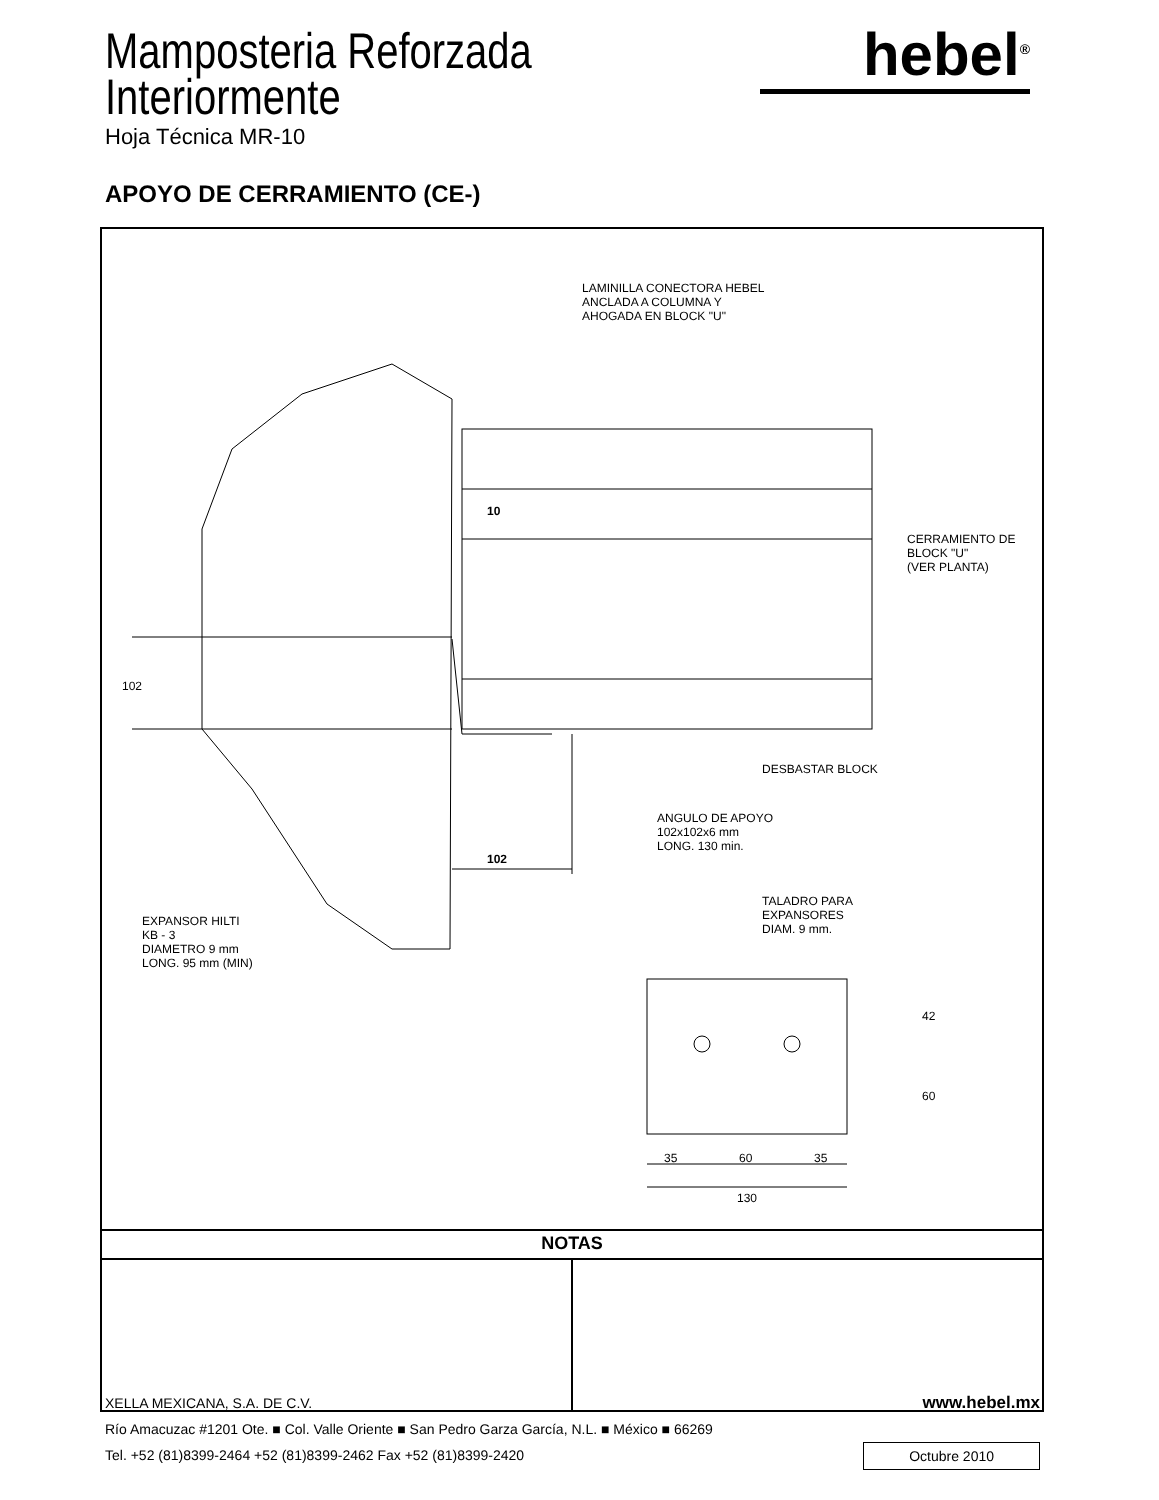Mamposteria Reforzada
Interiormente
Hoja Técnica MR-10
hebel<sup>®</sup>
APOYO DE CERRAMIENTO (CE-)
LAMINILLA CONECTORA HEBEL
ANCLADA A COLUMNA Y
AHOGADA EN BLOCK "U"
10
CERRAMIENTO DE
BLOCK "U"
(VER PLANTA)
102
DESBASTAR BLOCK
ANGULO DE APOYO
102x102x6 mm
LONG. 130 min.
102
TALADRO PARA
EXPANSORES
DIAM. 9 mm.
EXPANSOR HILTI
KB - 3
DIAMETRO 9 mm
LONG. 95 mm (MIN)
42
60
35 60 35
130
NOTAS
XELLA MEXICANA, S.A. DE C.V. www.hebel.mx
Río Amacuzac #1201 Ote. ■ Col. Valle Oriente ■ San Pedro Garza García, N.L. ■ México ■ 66269
Tel. +52 (81)8399-2464 +52 (81)8399-2462 Fax +52 (81)8399-2420 Octubre 2010